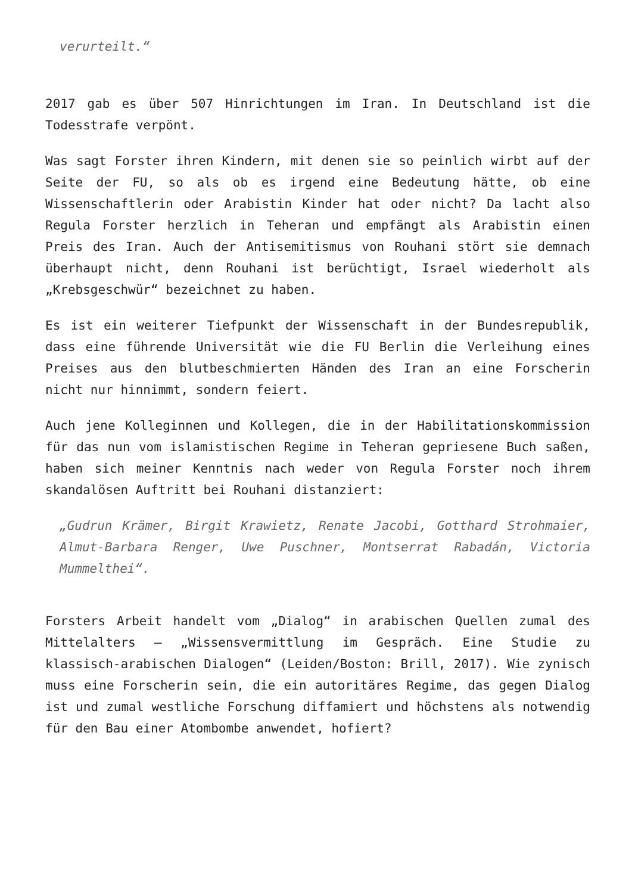verurteilt.“
2017 gab es über 507 Hinrichtungen im Iran. In Deutschland ist die Todesstrafe verpönt.
Was sagt Forster ihren Kindern, mit denen sie so peinlich wirbt auf der Seite der FU, so als ob es irgend eine Bedeutung hätte, ob eine Wissenschaftlerin oder Arabistin Kinder hat oder nicht? Da lacht also Regula Forster herzlich in Teheran und empfängt als Arabistin einen Preis des Iran. Auch der Antisemitismus von Rouhani stört sie demnach überhaupt nicht, denn Rouhani ist berüchtigt, Israel wiederholt als „Krebsgeschwür“ bezeichnet zu haben.
Es ist ein weiterer Tiefpunkt der Wissenschaft in der Bundesrepublik, dass eine führende Universität wie die FU Berlin die Verleihung eines Preises aus den blutbeschmierten Händen des Iran an eine Forscherin nicht nur hinnimmt, sondern feiert.
Auch jene Kolleginnen und Kollegen, die in der Habilitationskommission für das nun vom islamistischen Regime in Teheran gepriesene Buch saßen, haben sich meiner Kenntnis nach weder von Regula Forster noch ihrem skandalösen Auftritt bei Rouhani distanziert:
„Gudrun Krämer, Birgit Krawietz, Renate Jacobi, Gotthard Strohmaier, Almut-Barbara Renger, Uwe Puschner, Montserrat Rabadán, Victoria Mummelthei“.
Forsters Arbeit handelt vom „Dialog“ in arabischen Quellen zumal des Mittelalters – „Wissensvermittlung im Gespräch. Eine Studie zu klassisch-arabischen Dialogen“ (Leiden/Boston: Brill, 2017). Wie zynisch muss eine Forscherin sein, die ein autoritäres Regime, das gegen Dialog ist und zumal westliche Forschung diffamiert und höchstens als notwendig für den Bau einer Atombombe anwendet, hofiert?